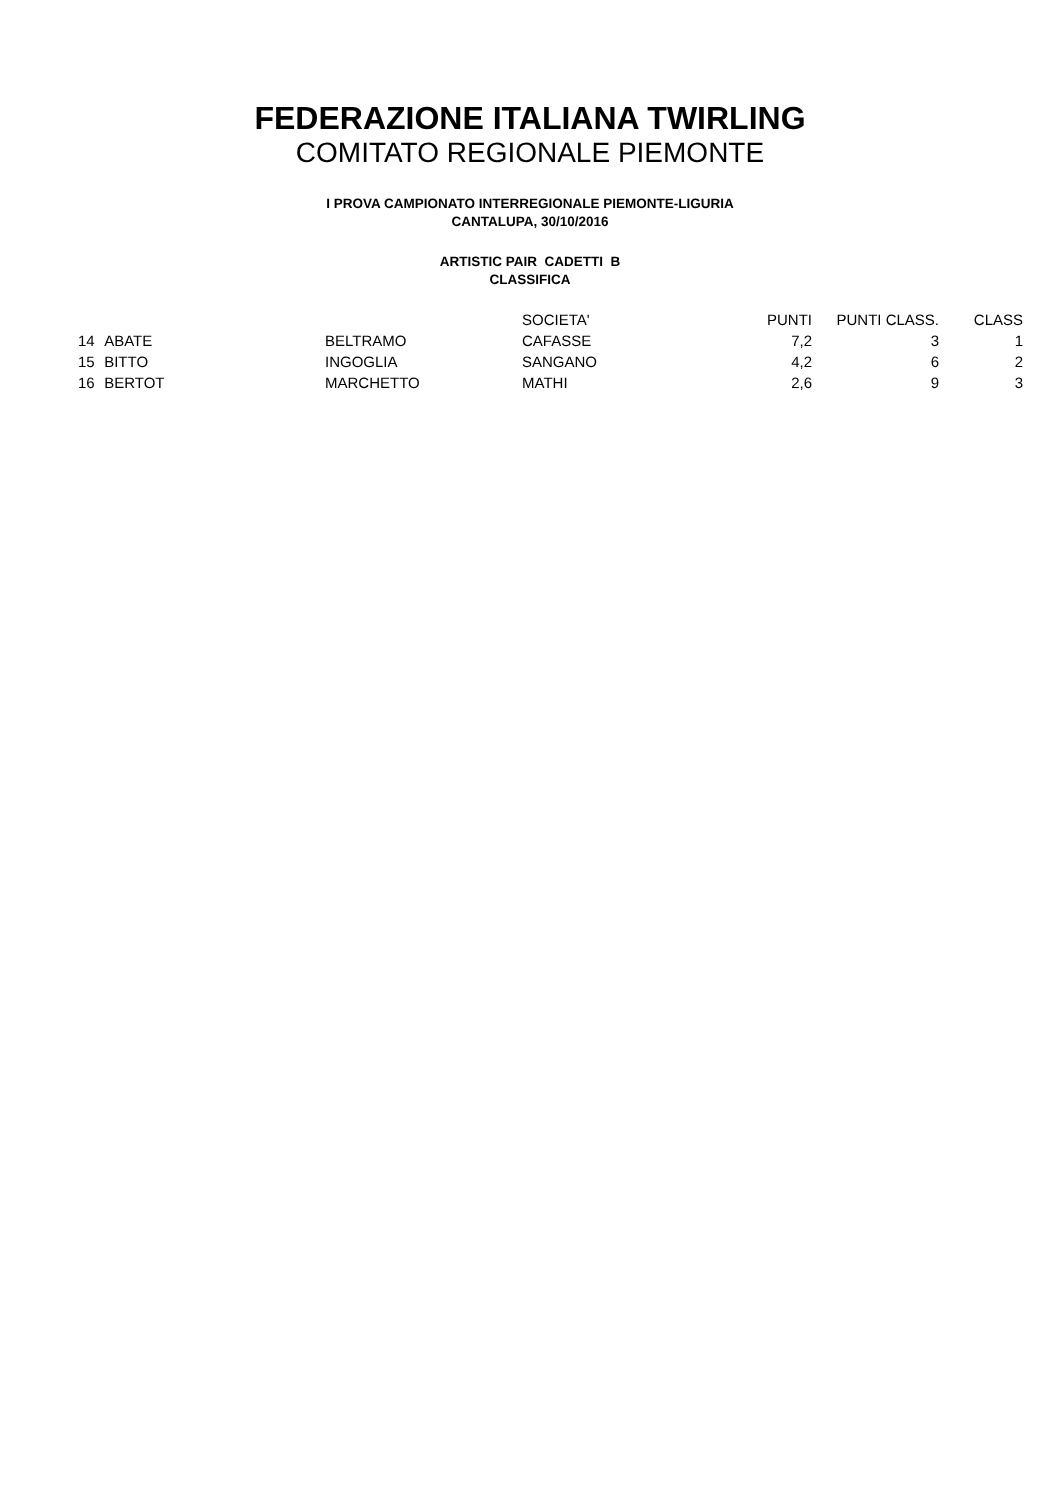FEDERAZIONE ITALIANA TWIRLING
COMITATO REGIONALE PIEMONTE
I PROVA CAMPIONATO INTERREGIONALE PIEMONTE-LIGURIA
CANTALUPA, 30/10/2016
ARTISTIC PAIR CADETTI B
CLASSIFICA
| | | | SOCIETA' | PUNTI | PUNTI CLASS. | CLASS |
| --- | --- | --- | --- | --- | --- | --- |
| 14 | ABATE | BELTRAMO | CAFASSE | 7,2 | 3 | 1 |
| 15 | BITTO | INGOGLIA | SANGANO | 4,2 | 6 | 2 |
| 16 | BERTOT | MARCHETTO | MATHI | 2,6 | 9 | 3 |